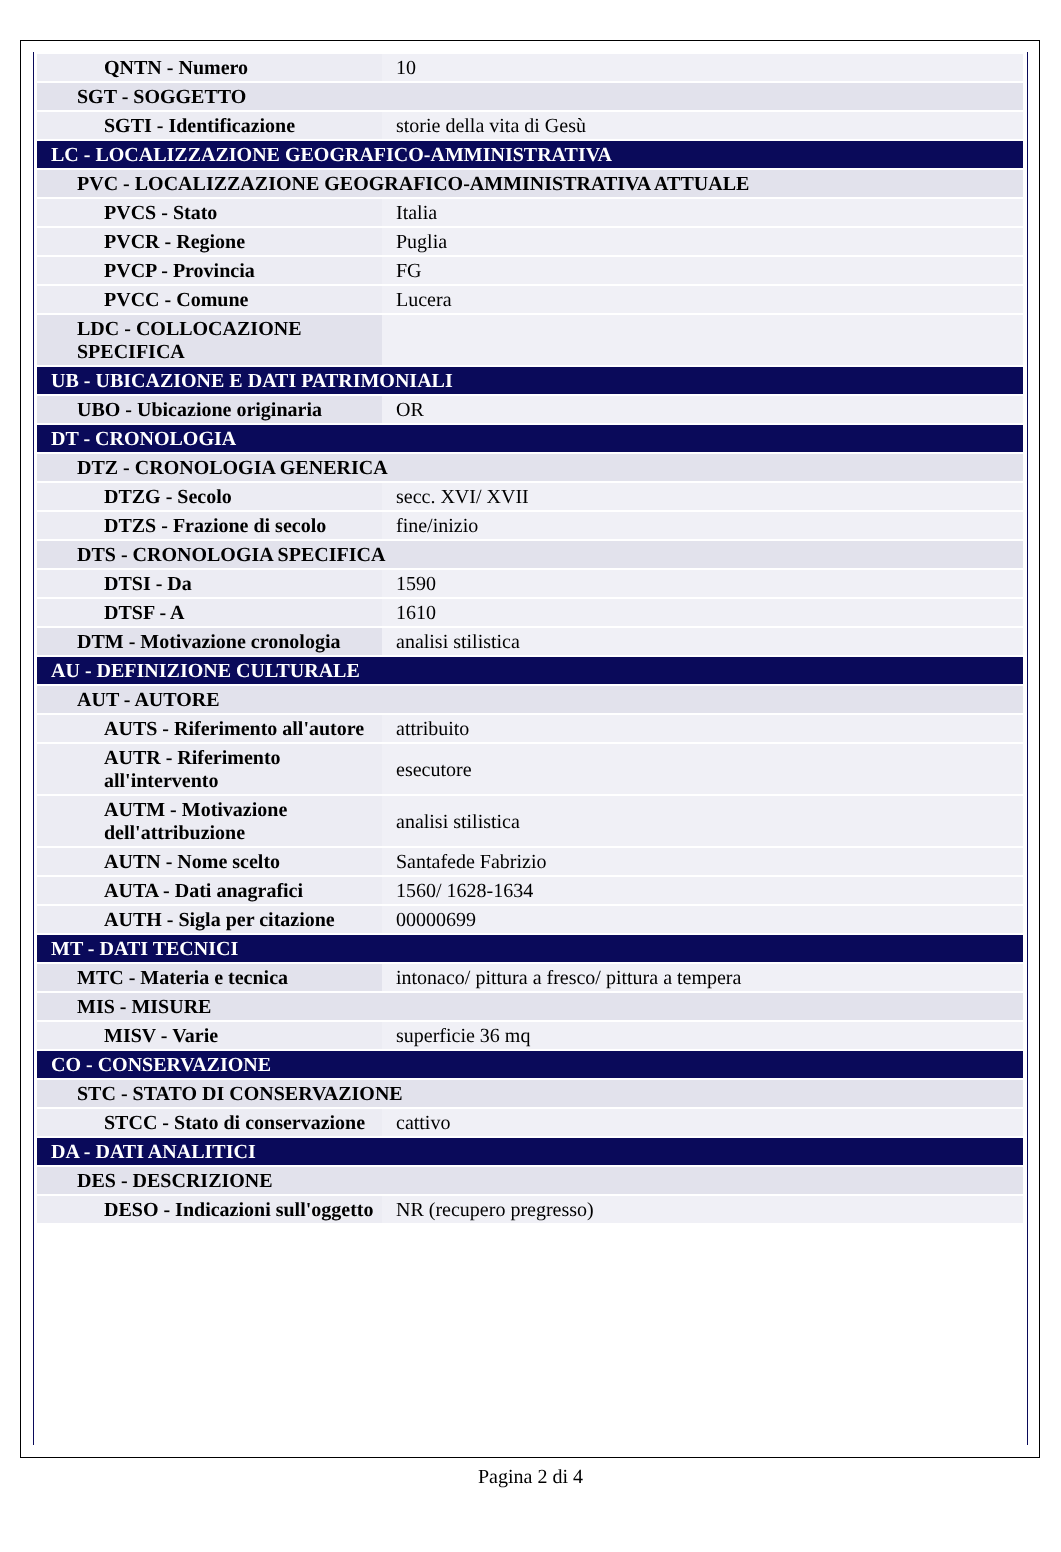| QNTN - Numero | 10 |
| SGT - SOGGETTO | |
| SGTI - Identificazione | storie della vita di Gesù |
| LC - LOCALIZZAZIONE GEOGRAFICO-AMMINISTRATIVA | |
| PVC - LOCALIZZAZIONE GEOGRAFICO-AMMINISTRATIVA ATTUALE | |
| PVCS - Stato | Italia |
| PVCR - Regione | Puglia |
| PVCP - Provincia | FG |
| PVCC - Comune | Lucera |
| LDC - COLLOCAZIONE SPECIFICA | |
| UB - UBICAZIONE E DATI PATRIMONIALI | |
| UBO - Ubicazione originaria | OR |
| DT - CRONOLOGIA | |
| DTZ - CRONOLOGIA GENERICA | |
| DTZG - Secolo | secc. XVI/ XVII |
| DTZS - Frazione di secolo | fine/inizio |
| DTS - CRONOLOGIA SPECIFICA | |
| DTSI - Da | 1590 |
| DTSF - A | 1610 |
| DTM - Motivazione cronologia | analisi stilistica |
| AU - DEFINIZIONE CULTURALE | |
| AUT - AUTORE | |
| AUTS - Riferimento all'autore | attribuito |
| AUTR - Riferimento all'intervento | esecutore |
| AUTM - Motivazione dell'attribuzione | analisi stilistica |
| AUTN - Nome scelto | Santafede Fabrizio |
| AUTA - Dati anagrafici | 1560/ 1628-1634 |
| AUTH - Sigla per citazione | 00000699 |
| MT - DATI TECNICI | |
| MTC - Materia e tecnica | intonaco/ pittura a fresco/ pittura a tempera |
| MIS - MISURE | |
| MISV - Varie | superficie 36 mq |
| CO - CONSERVAZIONE | |
| STC - STATO DI CONSERVAZIONE | |
| STCC - Stato di conservazione | cattivo |
| DA - DATI ANALITICI | |
| DES - DESCRIZIONE | |
| DESO - Indicazioni sull'oggetto | NR (recupero pregresso) |
Pagina 2 di 4